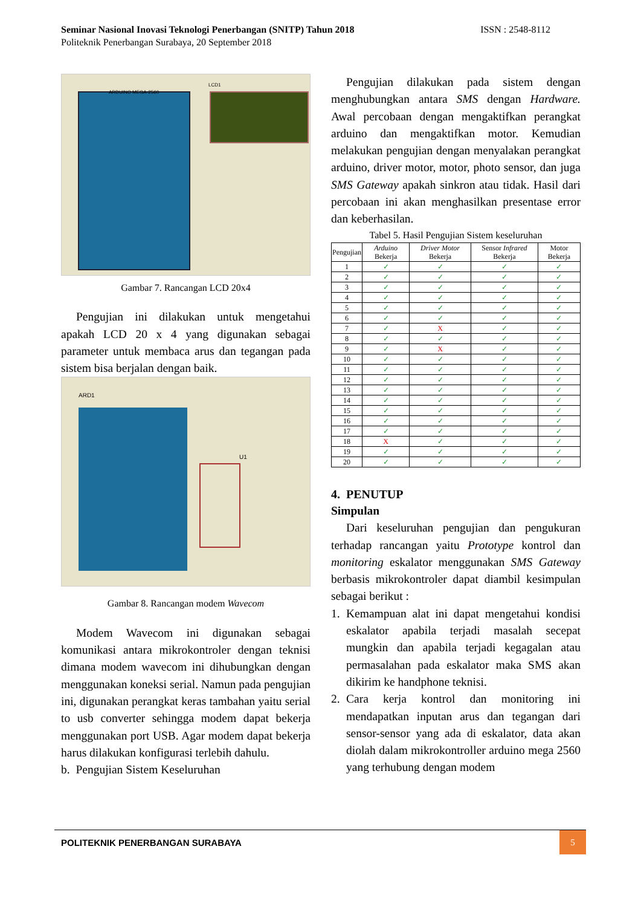Seminar Nasional Inovasi Teknologi Penerbangan (SNITP) Tahun 2018 ISSN : 2548-8112
Politeknik Penerbangan Surabaya, 20 September 2018
ARDUINO MEGA-2560
LCD1
Gambar 7. Rancangan LCD 20x4
Pengujian ini dilakukan untuk mengetahui apakah LCD 20 x 4 yang digunakan sebagai parameter untuk membaca arus dan tegangan pada sistem bisa berjalan dengan baik.
ARD1
U1
Gambar 8. Rancangan modem Wavecom
Modem Wavecom ini digunakan sebagai komunikasi antara mikrokontroler dengan teknisi dimana modem wavecom ini dihubungkan dengan menggunakan koneksi serial. Namun pada pengujian ini, digunakan perangkat keras tambahan yaitu serial to usb converter sehingga modem dapat bekerja menggunakan port USB. Agar modem dapat bekerja harus dilakukan konfigurasi terlebih dahulu.
b. Pengujian Sistem Keseluruhan
Pengujian dilakukan pada sistem dengan menghubungkan antara SMS dengan Hardware. Awal percobaan dengan mengaktifkan perangkat arduino dan mengaktifkan motor. Kemudian melakukan pengujian dengan menyalakan perangkat arduino, driver motor, motor, photo sensor, dan juga SMS Gateway apakah sinkron atau tidak. Hasil dari percobaan ini akan menghasilkan presentase error dan keberhasilan.
Tabel 5. Hasil Pengujian Sistem keseluruhan
| Pengujian | Arduino Bekerja | Driver Motor Bekerja | Sensor Infrared Bekerja | Motor Bekerja |
| --- | --- | --- | --- | --- |
| 1 | ✓ | ✓ | ✓ | ✓ |
| 2 | ✓ | ✓ | ✓ | ✓ |
| 3 | ✓ | ✓ | ✓ | ✓ |
| 4 | ✓ | ✓ | ✓ | ✓ |
| 5 | ✓ | ✓ | ✓ | ✓ |
| 6 | ✓ | ✓ | ✓ | ✓ |
| 7 | ✓ | X | ✓ | ✓ |
| 8 | ✓ | ✓ | ✓ | ✓ |
| 9 | ✓ | X | ✓ | ✓ |
| 10 | ✓ | ✓ | ✓ | ✓ |
| 11 | ✓ | ✓ | ✓ | ✓ |
| 12 | ✓ | ✓ | ✓ | ✓ |
| 13 | ✓ | ✓ | ✓ | ✓ |
| 14 | ✓ | ✓ | ✓ | ✓ |
| 15 | ✓ | ✓ | ✓ | ✓ |
| 16 | ✓ | ✓ | ✓ | ✓ |
| 17 | ✓ | ✓ | ✓ | ✓ |
| 18 | X | ✓ | ✓ | ✓ |
| 19 | ✓ | ✓ | ✓ | ✓ |
| 20 | ✓ | ✓ | ✓ | ✓ |
4. PENUTUP
Simpulan
Dari keseluruhan pengujian dan pengukuran terhadap rancangan yaitu Prototype kontrol dan monitoring eskalator menggunakan SMS Gateway berbasis mikrokontroler dapat diambil kesimpulan sebagai berikut :
1. Kemampuan alat ini dapat mengetahui kondisi eskalator apabila terjadi masalah secepat mungkin dan apabila terjadi kegagalan atau permasalahan pada eskalator maka SMS akan dikirim ke handphone teknisi.
2. Cara kerja kontrol dan monitoring ini mendapatkan inputan arus dan tegangan dari sensor-sensor yang ada di eskalator, data akan diolah dalam mikrokontroller arduino mega 2560 yang terhubung dengan modem
POLITEKNIK PENERBANGAN SURABAYA
5